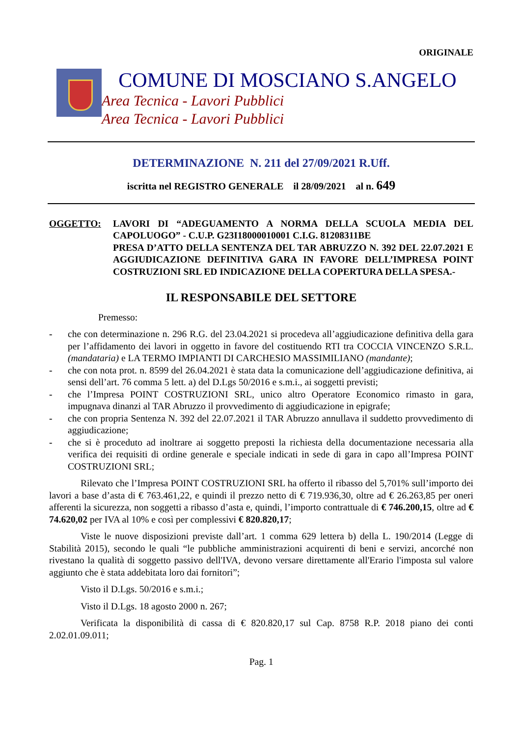ORIGINALE
COMUNE DI MOSCIANO S.ANGELO
Area Tecnica - Lavori Pubblici
Area Tecnica - Lavori Pubblici
DETERMINAZIONE N. 211 del 27/09/2021 R.Uff.
iscritta nel REGISTRO GENERALE il 28/09/2021 al n. 649
OGGETTO: LAVORI DI “ADEGUAMENTO A NORMA DELLA SCUOLA MEDIA DEL CAPOLUOGO” - C.U.P. G23I18000010001 C.I.G. 81208311BE
PRESA D’ATTO DELLA SENTENZA DEL TAR ABRUZZO N. 392 DEL 22.07.2021 E AGGIUDICAZIONE DEFINITIVA GARA IN FAVORE DELL’IMPRESA POINT COSTRUZIONI SRL ED INDICAZIONE DELLA COPERTURA DELLA SPESA.-
IL RESPONSABILE DEL SETTORE
Premesso:
- che con determinazione n. 296 R.G. del 23.04.2021 si procedeva all’aggiudicazione definitiva della gara per l’affidamento dei lavori in oggetto in favore del costituendo RTI tra COCCIA VINCENZO S.R.L. (mandataria) e LA TERMO IMPIANTI DI CARCHESIO MASSIMILIANO (mandante);
- che con nota prot. n. 8599 del 26.04.2021 è stata data la comunicazione dell’aggiudicazione definitiva, ai sensi dell’art. 76 comma 5 lett. a) del D.Lgs 50/2016 e s.m.i., ai soggetti previsti;
- che l’Impresa POINT COSTRUZIONI SRL, unico altro Operatore Economico rimasto in gara, impugnava dinanzi al TAR Abruzzo il provvedimento di aggiudicazione in epigrafe;
- che con propria Sentenza N. 392 del 22.07.2021 il TAR Abruzzo annullava il suddetto provvedimento di aggiudicazione;
- che si è proceduto ad inoltrare ai soggetto preposti la richiesta della documentazione necessaria alla verifica dei requisiti di ordine generale e speciale indicati in sede di gara in capo all’Impresa POINT COSTRUZIONI SRL;
Rilevato che l’Impresa POINT COSTRUZIONI SRL ha offerto il ribasso del 5,701% sull’importo dei lavori a base d’asta di € 763.461,22, e quindi il prezzo netto di € 719.936,30, oltre ad € 26.263,85 per oneri afferenti la sicurezza, non soggetti a ribasso d’asta e, quindi, l’importo contrattuale di € 746.200,15, oltre ad € 74.620,02 per IVA al 10% e così per complessivi € 820.820,17;
Viste le nuove disposizioni previste dall’art. 1 comma 629 lettera b) della L. 190/2014 (Legge di Stabilità 2015), secondo le quali “le pubbliche amministrazioni acquirenti di beni e servizi, ancorché non rivestano la qualità di soggetto passivo dell'IVA, devono versare direttamente all'Erario l'imposta sul valore aggiunto che è stata addebitata loro dai fornitori”;
Visto il D.Lgs. 50/2016 e s.m.i.;
Visto il D.Lgs. 18 agosto 2000 n. 267;
Verificata la disponibilità di cassa di € 820.820,17 sul Cap. 8758 R.P. 2018 piano dei conti 2.02.01.09.011;
Pag. 1